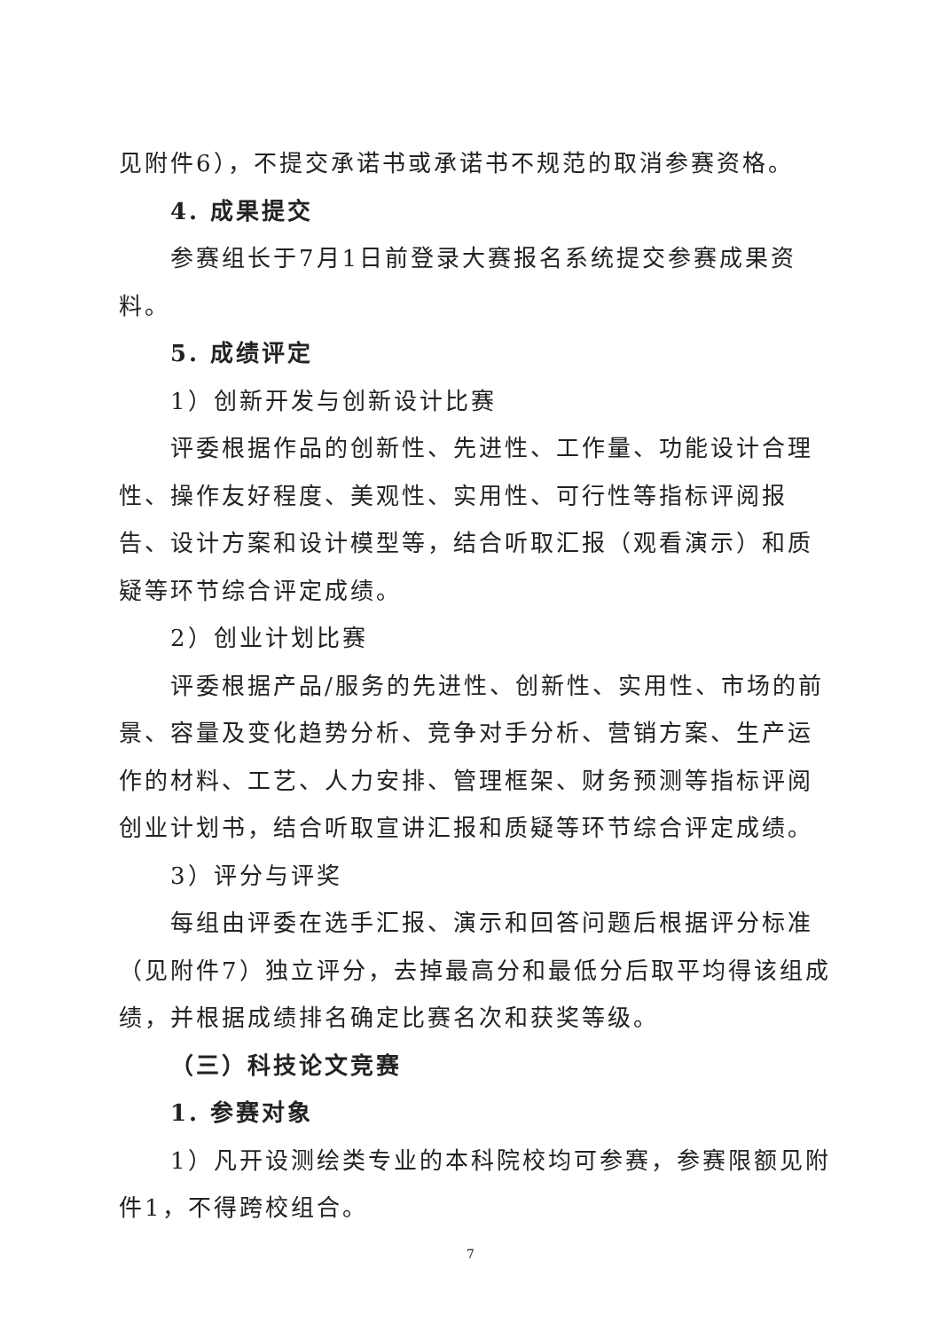见附件6），不提交承诺书或承诺书不规范的取消参赛资格。
4. 成果提交
参赛组长于7月1日前登录大赛报名系统提交参赛成果资料。
5. 成绩评定
1）创新开发与创新设计比赛
评委根据作品的创新性、先进性、工作量、功能设计合理性、操作友好程度、美观性、实用性、可行性等指标评阅报告、设计方案和设计模型等，结合听取汇报（观看演示）和质疑等环节综合评定成绩。
2）创业计划比赛
评委根据产品/服务的先进性、创新性、实用性、市场的前景、容量及变化趋势分析、竞争对手分析、营销方案、生产运作的材料、工艺、人力安排、管理框架、财务预测等指标评阅创业计划书，结合听取宣讲汇报和质疑等环节综合评定成绩。
3）评分与评奖
每组由评委在选手汇报、演示和回答问题后根据评分标准（见附件7）独立评分，去掉最高分和最低分后取平均得该组成绩，并根据成绩排名确定比赛名次和获奖等级。
（三）科技论文竞赛
1. 参赛对象
1）凡开设测绘类专业的本科院校均可参赛，参赛限额见附件1，不得跨校组合。
7